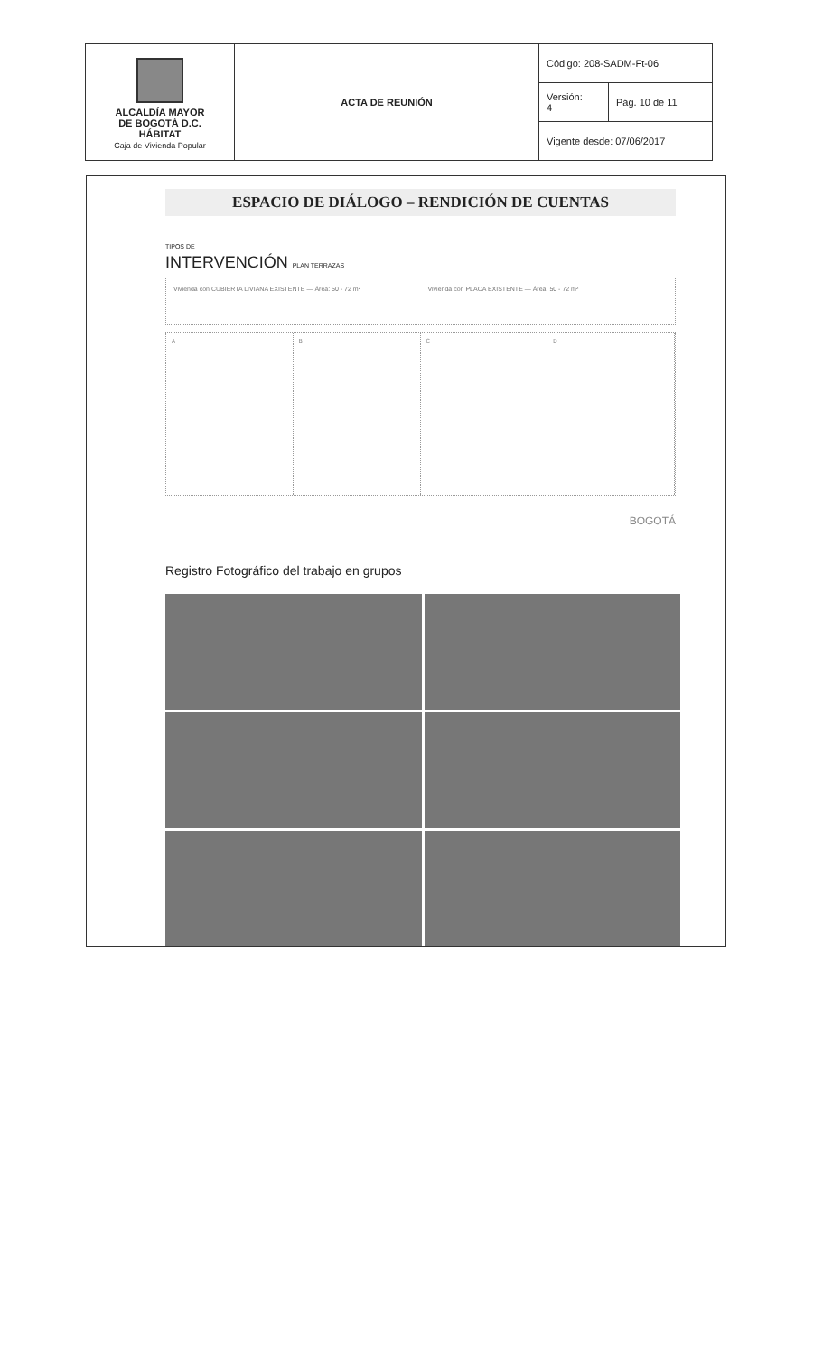| ALCALDÍA MAYOR DE BOGOTÁ D.C. HÁBITAT Caja de Vivienda Popular | ACTA DE REUNIÓN | Código: 208-SADM-Ft-06 | |
| | | Versión: 4 | Pág. 10 de 11 |
| | | Vigente desde: 07/06/2017 | |
ESPACIO DE DIÁLOGO – RENDICIÓN DE CUENTAS
TIPOS DE
INTERVENCIÓN PLAN TERRAZAS
Vivienda con CUBIERTA LIVIANA EXISTENTE — Área: 50 - 72 m²
Vivienda con PLACA EXISTENTE — Área: 50 - 72 m²
A B C D
BOGOTÁ
Registro Fotográfico del trabajo en grupos